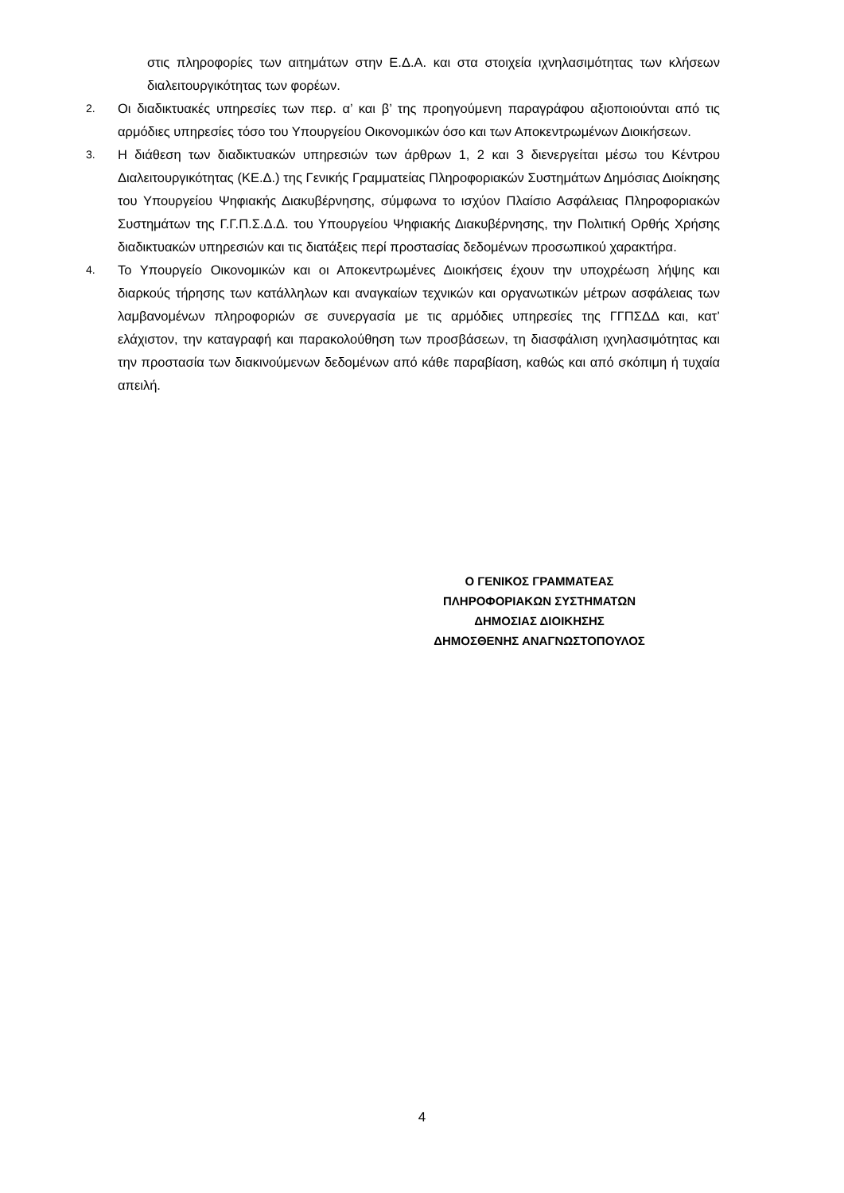στις πληροφορίες των αιτημάτων στην Ε.Δ.Α. και στα στοιχεία ιχνηλασιμότητας των κλήσεων διαλειτουργικότητας των φορέων.
2.
Οι διαδικτυακές υπηρεσίες των περ. α’ και β’ της προηγούμενη παραγράφου αξιοποιούνται από τις αρμόδιες υπηρεσίες τόσο του Υπουργείου Οικονομικών όσο και των Αποκεντρωμένων Διοικήσεων.
3.
Η διάθεση των διαδικτυακών υπηρεσιών των άρθρων 1, 2 και 3 διενεργείται μέσω του Κέντρου Διαλειτουργικότητας (ΚΕ.Δ.) της Γενικής Γραμματείας Πληροφοριακών Συστημάτων Δημόσιας Διοίκησης του Υπουργείου Ψηφιακής Διακυβέρνησης, σύμφωνα το ισχύον Πλαίσιο Ασφάλειας Πληροφοριακών Συστημάτων της Γ.Γ.Π.Σ.Δ.Δ. του Υπουργείου Ψηφιακής Διακυβέρνησης, την Πολιτική Ορθής Χρήσης διαδικτυακών υπηρεσιών και τις διατάξεις περί προστασίας δεδομένων προσωπικού χαρακτήρα.
4.
Το Υπουργείο Οικονομικών και οι Αποκεντρωμένες Διοικήσεις έχουν την υποχρέωση λήψης και διαρκούς τήρησης των κατάλληλων και αναγκαίων τεχνικών και οργανωτικών μέτρων ασφάλειας των λαμβανομένων πληροφοριών σε συνεργασία με τις αρμόδιες υπηρεσίες της ΓΓΠΣΔΔ και, κατ’ ελάχιστον, την καταγραφή και παρακολούθηση των προσβάσεων, τη διασφάλιση ιχνηλασιμότητας και την προστασία των διακινούμενων δεδομένων από κάθε παραβίαση, καθώς και από σκόπιμη ή τυχαία απειλή.
Ο ΓΕΝΙΚΟΣ ΓΡΑΜΜΑΤΕΑΣ
ΠΛΗΡΟΦΟΡΙΑΚΩΝ ΣΥΣΤΗΜΑΤΩΝ
ΔΗΜΟΣΙΑΣ ΔΙΟΙΚΗΣΗΣ
ΔΗΜΟΣΘΕΝΗΣ ΑΝΑΓΝΩΣΤΟΠΟΥΛΟΣ
4